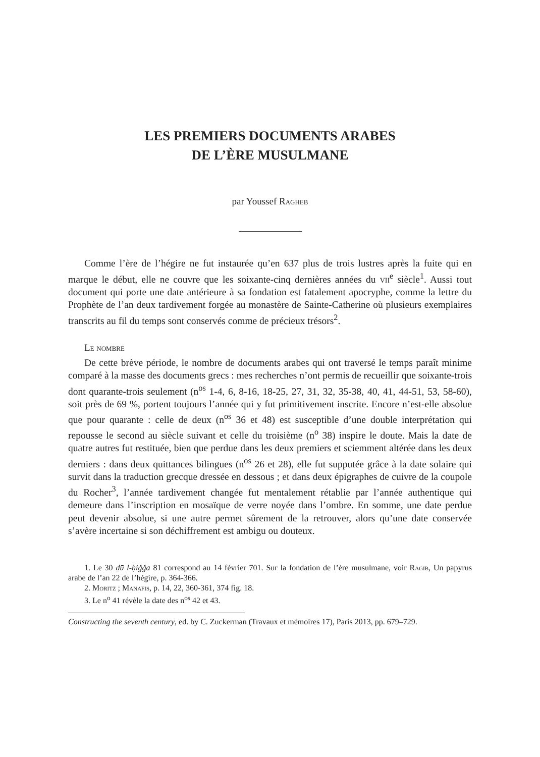LES PREMIERS DOCUMENTS ARABES
DE L’ÈRE MUSULMANE
par Youssef Ragheb
Comme l’ère de l’hégire ne fut instaurée qu’en 637 plus de trois lustres après la fuite qui en marque le début, elle ne couvre que les soixante-cinq dernières années du vii<sup>e</sup> siècle<sup>1</sup>. Aussi tout document qui porte une date antérieure à sa fondation est fatalement apocryphe, comme la lettre du Prophète de l’an deux tardivement forgée au monastère de Sainte-Catherine où plusieurs exemplaires transcrits au fil du temps sont conservés comme de précieux trésors<sup>2</sup>.
Le nombre
De cette brève période, le nombre de documents arabes qui ont traversé le temps paraît minime comparé à la masse des documents grecs : mes recherches n’ont permis de recueillir que soixante-trois dont quarante-trois seulement (n<sup>os</sup> 1-4, 6, 8-16, 18-25, 27, 31, 32, 35-38, 40, 41, 44-51, 53, 58-60), soit près de 69 %, portent toujours l’année qui y fut primitivement inscrite. Encore n’est-elle absolue que pour quarante : celle de deux (n<sup>os</sup> 36 et 48) est susceptible d’une double interprétation qui repousse le second au siècle suivant et celle du troisième (n<sup>o</sup> 38) inspire le doute. Mais la date de quatre autres fut restituée, bien que perdue dans les deux premiers et sciemment altérée dans les deux derniers : dans deux quittances bilingues (n<sup>os</sup> 26 et 28), elle fut supputée grâce à la date solaire qui survit dans la traduction grecque dressée en dessous ; et dans deux épigraphes de cuivre de la coupole du Rocher<sup>3</sup>, l’année tardivement changée fut mentalement rétablie par l’année authentique qui demeure dans l’inscription en mosaïque de verre noyée dans l’ombre. En somme, une date perdue peut devenir absolue, si une autre permet sûrement de la retrouver, alors qu’une date conservée s’avère incertaine si son déchiffrement est ambigu ou douteux.
1. Le 30 ḏū l-ḥiǧǧa 81 correspond au 14 février 701. Sur la fondation de l’ère musulmane, voir Rāġib, Un papyrus arabe de l’an 22 de l’hégire, p. 364-366.
2. Moritz ; Manafis, p. 14, 22, 360-361, 374 fig. 18.
3. Le n<sup>o</sup> 41 révèle la date des n<sup>os</sup> 42 et 43.
Constructing the seventh century, ed. by C. Zuckerman (Travaux et mémoires 17), Paris 2013, pp. 679–729.